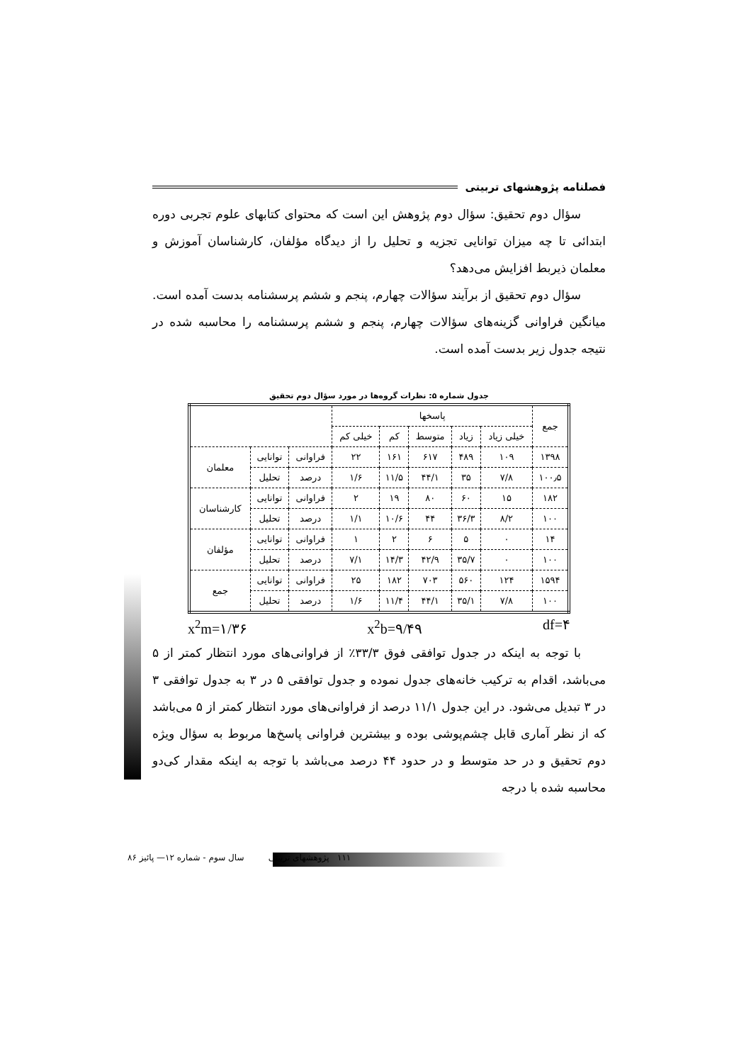فصلنامه پژوهشهای تربیتی
سؤال دوم تحقیق: سؤال دوم پژوهش این است که محتوای کتابهای علوم تجربی دوره ابتدائی تا چه میزان توانایی تجزیه و تحلیل را از دیدگاه مؤلفان، کارشناسان آموزش و معلمان ذیربط افزایش می‌دهد؟
سؤال دوم تحقیق از برآیند سؤالات چهارم، پنجم و ششم پرسشنامه بدست آمده است. میانگین فراوانی گزینه‌های سؤالات چهارم، پنجم و ششم پرسشنامه را محاسبه شده در نتیجه جدول زیر بدست آمده است.
جدول شماره ۵: نظرات گروه‌ها در مورد سؤال دوم تحقیق
| جمع | پاسخها | | | | | | | |
| | خیلی زیاد | زیاد | متوسط | کم | خیلی کم | | | |
| ۱۳۹۸ | ۱۰۹ | ۴۸۹ | ۶۱۷ | ۱۶۱ | ۲۲ | فراوانی | توانایی | معلمان |
| ۱۰۰٫۵ | ۷/۸ | ۳۵ | ۴۴/۱ | ۱۱/۵ | ۱/۶ | درصد | تحلیل | |
| ۱۸۲ | ۱۵ | ۶۰ | ۸۰ | ۱۹ | ۲ | فراوانی | توانایی | کارشناسان |
| ۱۰۰ | ۸/۲ | ۳۶/۳ | ۴۴ | ۱۰/۶ | ۱/۱ | درصد | تحلیل | |
| ۱۴ | ۰ | ۵ | ۶ | ۲ | ۱ | فراوانی | توانایی | مؤلفان |
| ۱۰۰ | ۰ | ۳۵/۷ | ۴۲/۹ | ۱۴/۳ | ۷/۱ | درصد | تحلیل | |
| ۱۵۹۴ | ۱۲۴ | ۵۶۰ | ۷۰۳ | ۱۸۲ | ۲۵ | فراوانی | توانایی | جمع |
| ۱۰۰ | ۷/۸ | ۳۵/۱ | ۴۴/۱ | ۱۱/۴ | ۱/۶ | درصد | تحلیل | |
x<sup>2</sup>m=۱/۳۶ x<sup>2</sup>b=۹/۴۹ df=۴
با توجه به اینکه در جدول توافقی فوق ۳۳/۳٪ از فراوانی‌های مورد انتظار کمتر از ۵ می‌باشد، اقدام به ترکیب خانه‌های جدول نموده و جدول توافقی ۵ در ۳ به جدول توافقی ۳ در ۳ تبدیل می‌شود. در این جدول ۱۱/۱ درصد از فراوانی‌های مورد انتظار کمتر از ۵ می‌باشد که از نظر آماری قابل چشم‌پوشی بوده و بیشترین فراوانی پاسخ‌ها مربوط به سؤال ویژه دوم تحقیق و در حد متوسط و در حدود ۴۴ درصد می‌باشد با توجه به اینکه مقدار کی‌دو محاسبه شده با درجه
۱۱۱ پژوهشهای تربیتی سال سوم - شماره ۱۲— پائیز ۸۶